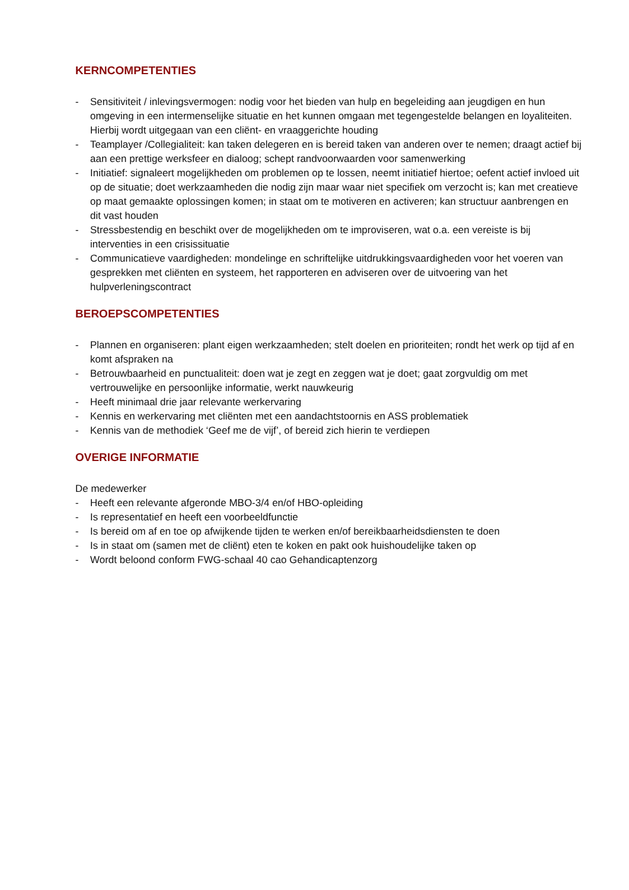KERNCOMPETENTIES
- Sensitiviteit / inlevingsvermogen: nodig voor het bieden van hulp en begeleiding aan jeugdigen en hun omgeving in een intermenselijke situatie en het kunnen omgaan met tegengestelde belangen en loyaliteiten. Hierbij wordt uitgegaan van een cliënt- en vraaggerichte houding
- Teamplayer /Collegialiteit: kan taken delegeren en is bereid taken van anderen over te nemen; draagt actief bij aan een prettige werksfeer en dialoog; schept randvoorwaarden voor samenwerking
- Initiatief: signaleert mogelijkheden om problemen op te lossen, neemt initiatief hiertoe; oefent actief invloed uit op de situatie; doet werkzaamheden die nodig zijn maar waar niet specifiek om verzocht is; kan met creatieve op maat gemaakte oplossingen komen; in staat om te motiveren en activeren; kan structuur aanbrengen en dit vast houden
- Stressbestendig en beschikt over de mogelijkheden om te improviseren, wat o.a. een vereiste is bij interventies in een crisissituatie
- Communicatieve vaardigheden: mondelinge en schriftelijke uitdrukkingsvaardigheden voor het voeren van gesprekken met cliënten en systeem, het rapporteren en adviseren over de uitvoering van het hulpverleningscontract
BEROEPSCOMPETENTIES
- Plannen en organiseren: plant eigen werkzaamheden; stelt doelen en prioriteiten; rondt het werk op tijd af en komt afspraken na
- Betrouwbaarheid en punctualiteit: doen wat je zegt en zeggen wat je doet; gaat zorgvuldig om met vertrouwelijke en persoonlijke informatie, werkt nauwkeurig
- Heeft minimaal drie jaar relevante werkervaring
- Kennis en werkervaring met cliënten met een aandachtstoornis en ASS problematiek
- Kennis van de methodiek ‘Geef me de vijf’, of bereid zich hierin te verdiepen
OVERIGE INFORMATIE
De medewerker
- Heeft een relevante afgeronde MBO-3/4 en/of HBO-opleiding
- Is representatief en heeft een voorbeeldfunctie
- Is bereid om af en toe op afwijkende tijden te werken en/of bereikbaarheidsdiensten te doen
- Is in staat om (samen met de cliënt) eten te koken en pakt ook huishoudelijke taken op
- Wordt beloond conform FWG-schaal 40 cao Gehandicaptenzorg